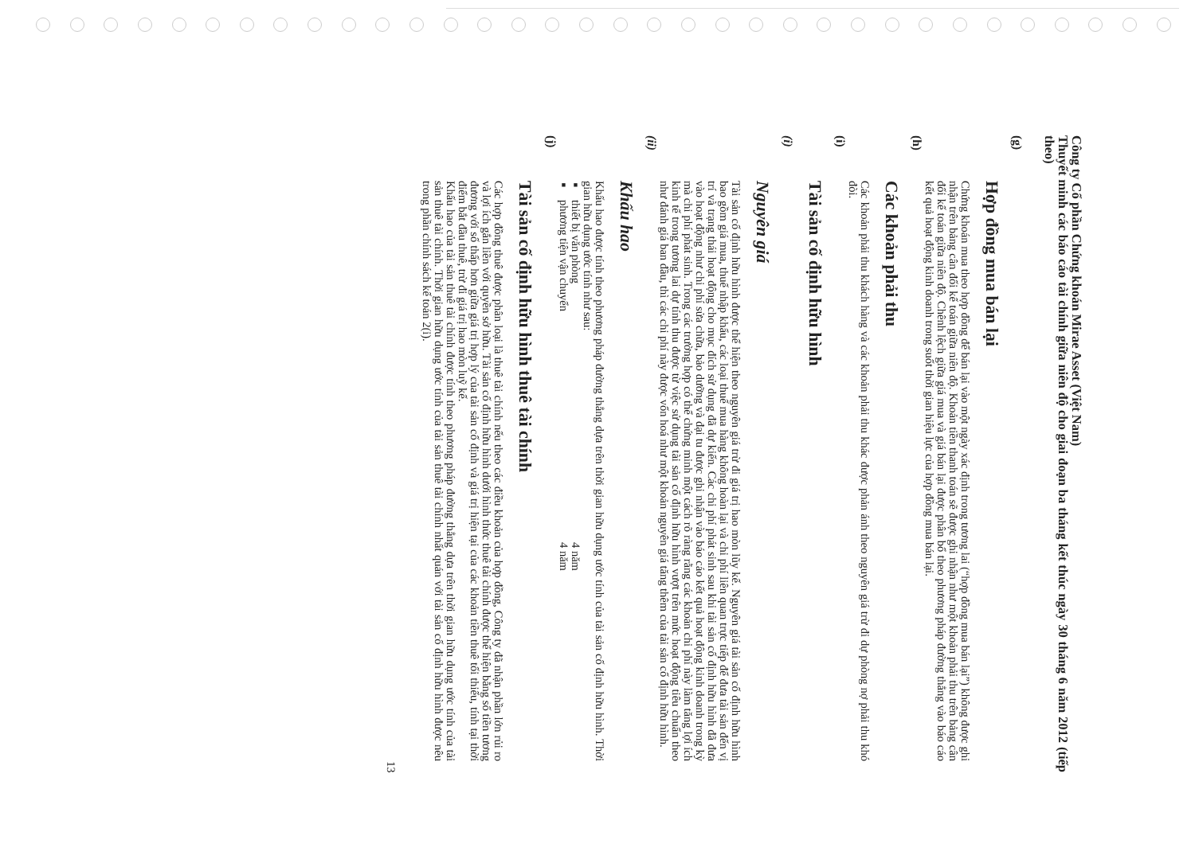Công ty Cổ phần Chứng khoán Mirae Asset (Việt Nam)
Thuyết minh các báo cáo tài chính giữa niên độ cho giai đoạn ba tháng kết thúc ngày 30 tháng 6 năm 2012 (tiếp theo)
(g)
Hợp đồng mua bán lại
Chứng khoán mua theo hợp đồng để bán lại vào một ngày xác định trong tương lai (“hợp đồng mua bán lại”) không được ghi nhận trên bảng cân đối kế toán giữa niên độ. Khoản tiền thanh toán sẽ được ghi nhận như một khoản phải thu trên bảng cân đối kế toán giữa niên độ. Chênh lệch giữa giá mua và giá bán lại được phân bổ theo phương pháp đường thẳng vào báo cáo kết quả hoạt động kinh doanh trong suốt thời gian hiệu lực của hợp đồng mua bán lại.
(h)
Các khoản phải thu
Các khoản phải thu khách hàng và các khoản phải thu khác được phản ánh theo nguyên giá trừ đi dự phòng nợ phải thu khó đòi.
(i)
Tài sản cố định hữu hình
(i)
Nguyên giá
Tài sản cố định hữu hình được thể hiện theo nguyên giá trừ đi giá trị hao mòn lũy kế. Nguyên giá tài sản cố định hữu hình bao gồm giá mua, thuế nhập khẩu, các loại thuế mua hàng không hoàn lại và chi phí liên quan trực tiếp để đưa tài sản đến vị trí và trạng thái hoạt động cho mục đích sử dụng đã dự kiến. Các chi phí phát sinh sau khi tài sản cố định hữu hình đã đưa vào hoạt động như chi phí sửa chữa, bảo dưỡng và đại tu được ghi nhận vào báo cáo kết quả hoạt động kinh doanh trong kỳ mà chi phí phát sinh. Trong các trường hợp có thể chứng minh một cách rõ ràng rằng các khoản chi phí này làm tăng lợi ích kinh tế trong tương lai dự tính thu được từ việc sử dụng tài sản cố định hữu hình vượt trên mức hoạt động tiêu chuẩn theo như đánh giá ban đầu, thì các chi phí này được vốn hoá như một khoản nguyên giá tăng thêm của tài sản cố định hữu hình.
(ii)
Khấu hao
Khấu hao được tính theo phương pháp đường thẳng dựa trên thời gian hữu dụng ước tính của tài sản cố định hữu hình. Thời gian hữu dụng ước tính như sau:
■ thiết bị văn phòng 4 năm
■ phương tiện vận chuyển 4 năm
(j)
Tài sản cố định hữu hình thuê tài chính
Các hợp đồng thuê được phân loại là thuê tài chính nếu theo các điều khoản của hợp đồng, Công ty đã nhận phần lớn rủi ro và lợi ích gắn liền với quyền sở hữu. Tài sản cố định hữu hình dưới hình thức thuê tài chính được thể hiện bằng số tiền tương đương với số thấp hơn giữa giá trị hợp lý của tài sản cố định và giá trị hiện tại của các khoản tiền thuê tối thiểu, tính tại thời điểm bắt đầu thuê, trừ đi giá trị hao mòn luỹ kế.
Khấu hao của tài sản thuê tài chính được tính theo phương pháp đường thẳng dựa trên thời gian hữu dụng ước tính của tài sản thuê tài chính. Thời gian hữu dụng ước tính của tài sản thuê tài chính nhất quán với tài sản cố định hữu hình được nêu trong phần chính sách kế toán 2(i).
13